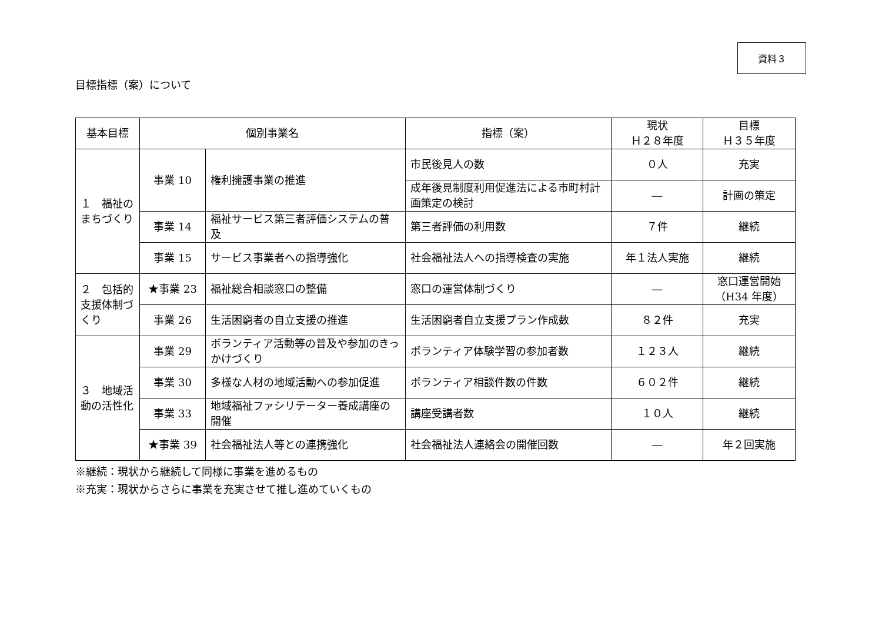資料３
目標指標（案）について
| 基本目標 | 個別事業名 | | 指標（案） | 現状 Ｈ２８年度 | 目標 Ｈ３５年度 |
| --- | --- | --- | --- | --- | --- |
| １ 福祉のまちづくり | 事業 10 | 権利擁護事業の推進 | 市民後見人の数 | ０人 | 充実 |
| | | | 成年後見制度利用促進法による市町村計画策定の検討 | ― | 計画の策定 |
| | 事業 14 | 福祉サービス第三者評価システムの普及 | 第三者評価の利用数 | ７件 | 継続 |
| | 事業 15 | サービス事業者への指導強化 | 社会福祉法人への指導検査の実施 | 年１法人実施 | 継続 |
| ２ 包括的支援体制づくり | ★事業 23 | 福祉総合相談窓口の整備 | 窓口の運営体制づくり | ― | 窓口運営開始（H34 年度） |
| | 事業 26 | 生活困窮者の自立支援の推進 | 生活困窮者自立支援プラン作成数 | ８２件 | 充実 |
| ３ 地域活動の活性化 | 事業 29 | ボランティア活動等の普及や参加のきっかけづくり | ボランティア体験学習の参加者数 | １２３人 | 継続 |
| | 事業 30 | 多様な人材の地域活動への参加促進 | ボランティア相談件数の件数 | ６０２件 | 継続 |
| | 事業 33 | 地域福祉ファシリテーター養成講座の開催 | 講座受講者数 | １０人 | 継続 |
| | ★事業 39 | 社会福祉法人等との連携強化 | 社会福祉法人連絡会の開催回数 | ― | 年２回実施 |
※継続：現状から継続して同様に事業を進めるもの
※充実：現状からさらに事業を充実させて推し進めていくもの